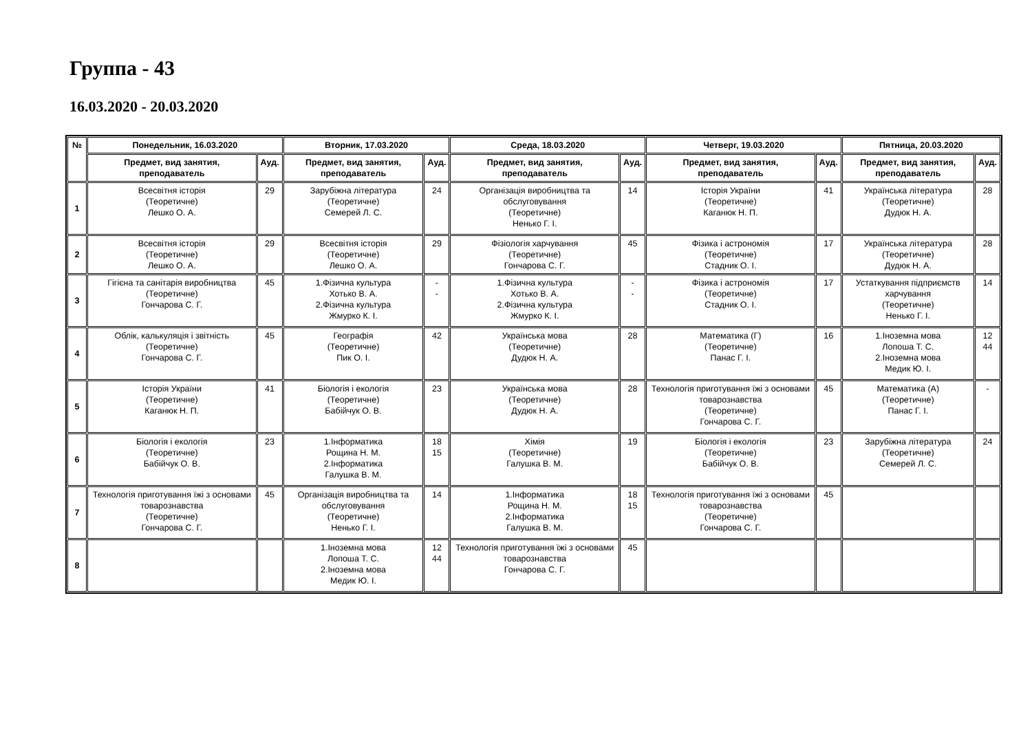Группа - 43
16.03.2020 - 20.03.2020
| № | Понедельник, 16.03.2020 | | Вторник, 17.03.2020 | | Среда, 18.03.2020 | | Четверг, 19.03.2020 | | Пятница, 20.03.2020 | |
| --- | --- | --- | --- | --- | --- | --- | --- | --- | --- | --- |
| | Предмет, вид занятия, преподаватель | Ауд. | Предмет, вид занятия, преподаватель | Ауд. | Предмет, вид занятия, преподаватель | Ауд. | Предмет, вид занятия, преподаватель | Ауд. | Предмет, вид занятия, преподаватель | Ауд. |
| 1 | Всесвітня історія (Теоретичне) Лешко О. А. | 29 | Зарубіжна література (Теоретичне) Семерей Л. С. | 24 | Організація виробництва та обслуговування (Теоретичне) Ненько Г. І. | 14 | Історія України (Теоретичне) Каганюк Н. П. | 41 | Українська література (Теоретичне) Дудюк Н. А. | 28 |
| 2 | Всесвітня історія (Теоретичне) Лешко О. А. | 29 | Всесвітня історія (Теоретичне) Лешко О. А. | 29 | Фізіологія харчування (Теоретичне) Гончарова С. Г. | 45 | Фізика і астрономія (Теоретичне) Стадник О. І. | 17 | Українська література (Теоретичне) Дудюк Н. А. | 28 |
| 3 | Гігієна та санітарія виробництва (Теоретичне) Гончарова С. Г. | 45 | 1.Фізична культура Хотько В. А. 2.Фізична культура Жмурко К. І. | - - | 1.Фізична культура Хотько В. А. 2.Фізична культура Жмурко К. І. | - - | Фізика і астрономія (Теоретичне) Стадник О. І. | 17 | Устаткування підприємств харчування (Теоретичне) Ненько Г. І. | 14 |
| 4 | Облік, калькуляція і звітність (Теоретичне) Гончарова С. Г. | 45 | Географія (Теоретичне) Пик О. І. | 42 | Українська мова (Теоретичне) Дудюк Н. А. | 28 | Математика (Г) (Теоретичне) Панас Г. І. | 16 | 1.Іноземна мова Лопоша Т. С. 2.Іноземна мова Медик Ю. І. | 12 44 |
| 5 | Історія України (Теоретичне) Каганюк Н. П. | 41 | Біологія і екологія (Теоретичне) Бабійчук О. В. | 23 | Українська мова (Теоретичне) Дудюк Н. А. | 28 | Технологія приготування їжі з основами товарознавства (Теоретичне) Гончарова С. Г. | 45 | Математика (А) (Теоретичне) Панас Г. І. | - |
| 6 | Біологія і екологія (Теоретичне) Бабійчук О. В. | 23 | 1.Інформатика Рощина Н. М. 2.Інформатика Галушка В. М. | 18 15 | Хімія (Теоретичне) Галушка В. М. | 19 | Біологія і екологія (Теоретичне) Бабійчук О. В. | 23 | Зарубіжна література (Теоретичне) Семерей Л. С. | 24 |
| 7 | Технологія приготування їжі з основами товарознавства (Теоретичне) Гончарова С. Г. | 45 | Організація виробництва та обслуговування (Теоретичне) Ненько Г. І. | 14 | 1.Інформатика Рощина Н. М. 2.Інформатика Галушка В. М. | 18 15 | Технологія приготування їжі з основами товарознавства (Теоретичне) Гончарова С. Г. | 45 | | |
| 8 | | | 1.Іноземна мова Лопоша Т. С. 2.Іноземна мова Медик Ю. І. | 12 44 | Технологія приготування їжі з основами товарознавства Гончарова С. Г. | 45 | | | | |